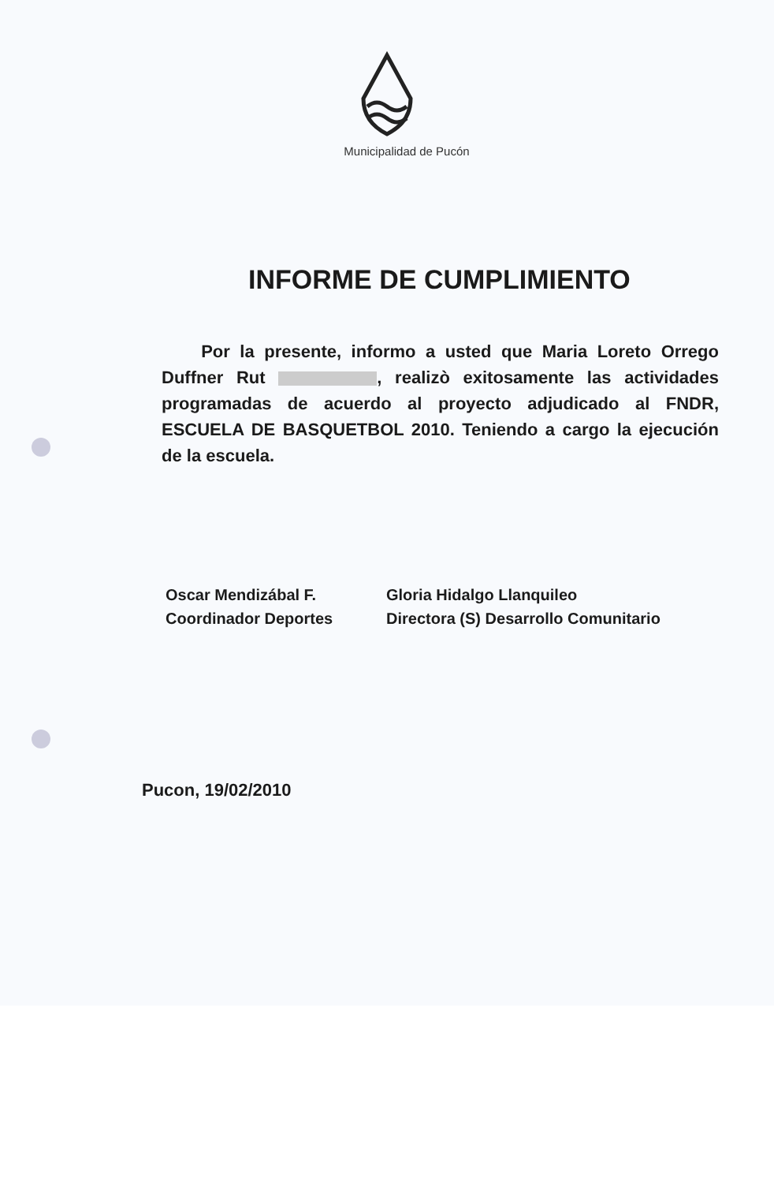Municipalidad de Pucón
INFORME DE CUMPLIMIENTO
Por la presente, informo a usted que Maria Loreto Orrego Duffner Rut , realizò exitosamente las actividades programadas de acuerdo al proyecto adjudicado al FNDR, ESCUELA DE BASQUETBOL 2010. Teniendo a cargo la ejecución de la escuela.
Oscar Mendizábal F.
Coordinador Deportes
Gloria Hidalgo Llanquileo
Directora (S) Desarrollo Comunitario
Pucon, 19/02/2010